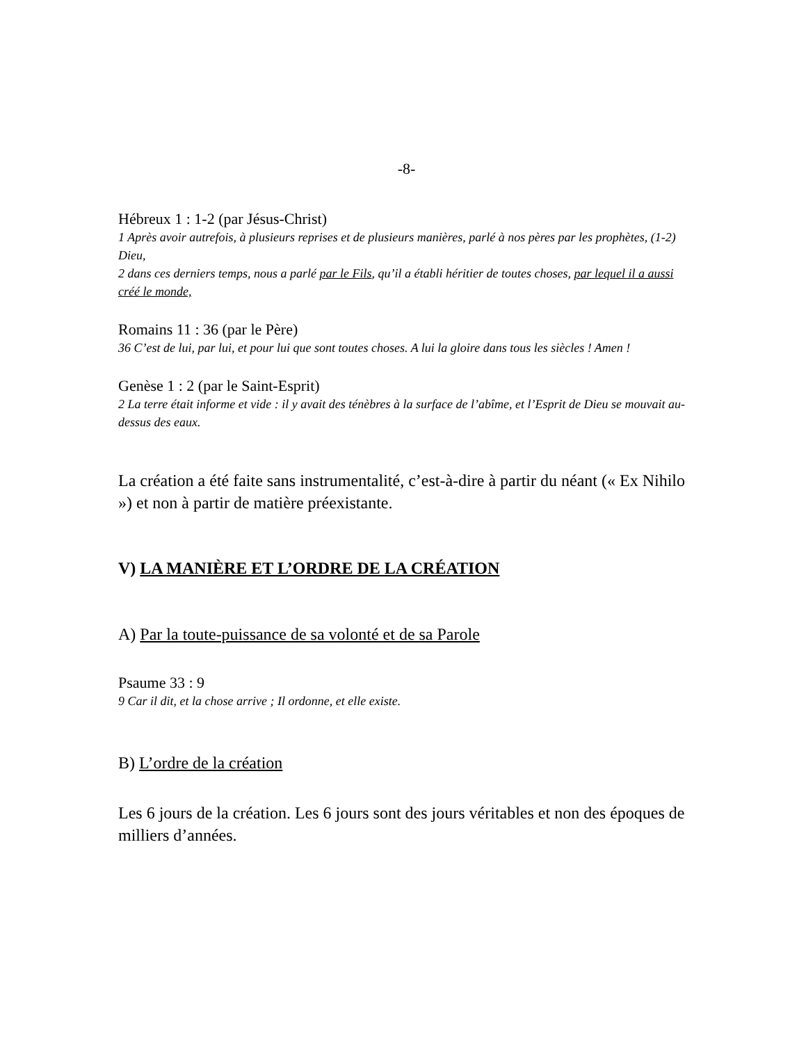-8-
Hébreux 1 : 1-2 (par Jésus-Christ)
1 Après avoir autrefois, à plusieurs reprises et de plusieurs manières, parlé à nos pères par les prophètes, (1-2) Dieu,
2 dans ces derniers temps, nous a parlé par le Fils, qu’il a établi héritier de toutes choses, par lequel il a aussi créé le monde,
Romains 11 : 36 (par le Père)
36 C’est de lui, par lui, et pour lui que sont toutes choses. A lui la gloire dans tous les siècles ! Amen !
Genèse 1 : 2 (par le Saint-Esprit)
2 La terre était informe et vide : il y avait des ténèbres à la surface de l’abîme, et l’Esprit de Dieu se mouvait au-dessus des eaux.
La création a été faite sans instrumentalité, c’est-à-dire à partir du néant (« Ex Nihilo ») et non à partir de matière préexistante.
V) LA MANIÈRE ET L’ORDRE DE LA CRÉATION
A) Par la toute-puissance de sa volonté et de sa Parole
Psaume 33 : 9
9 Car il dit, et la chose arrive ; Il ordonne, et elle existe.
B) L’ordre de la création
Les 6 jours de la création. Les 6 jours sont des jours véritables et non des époques de milliers d’années.